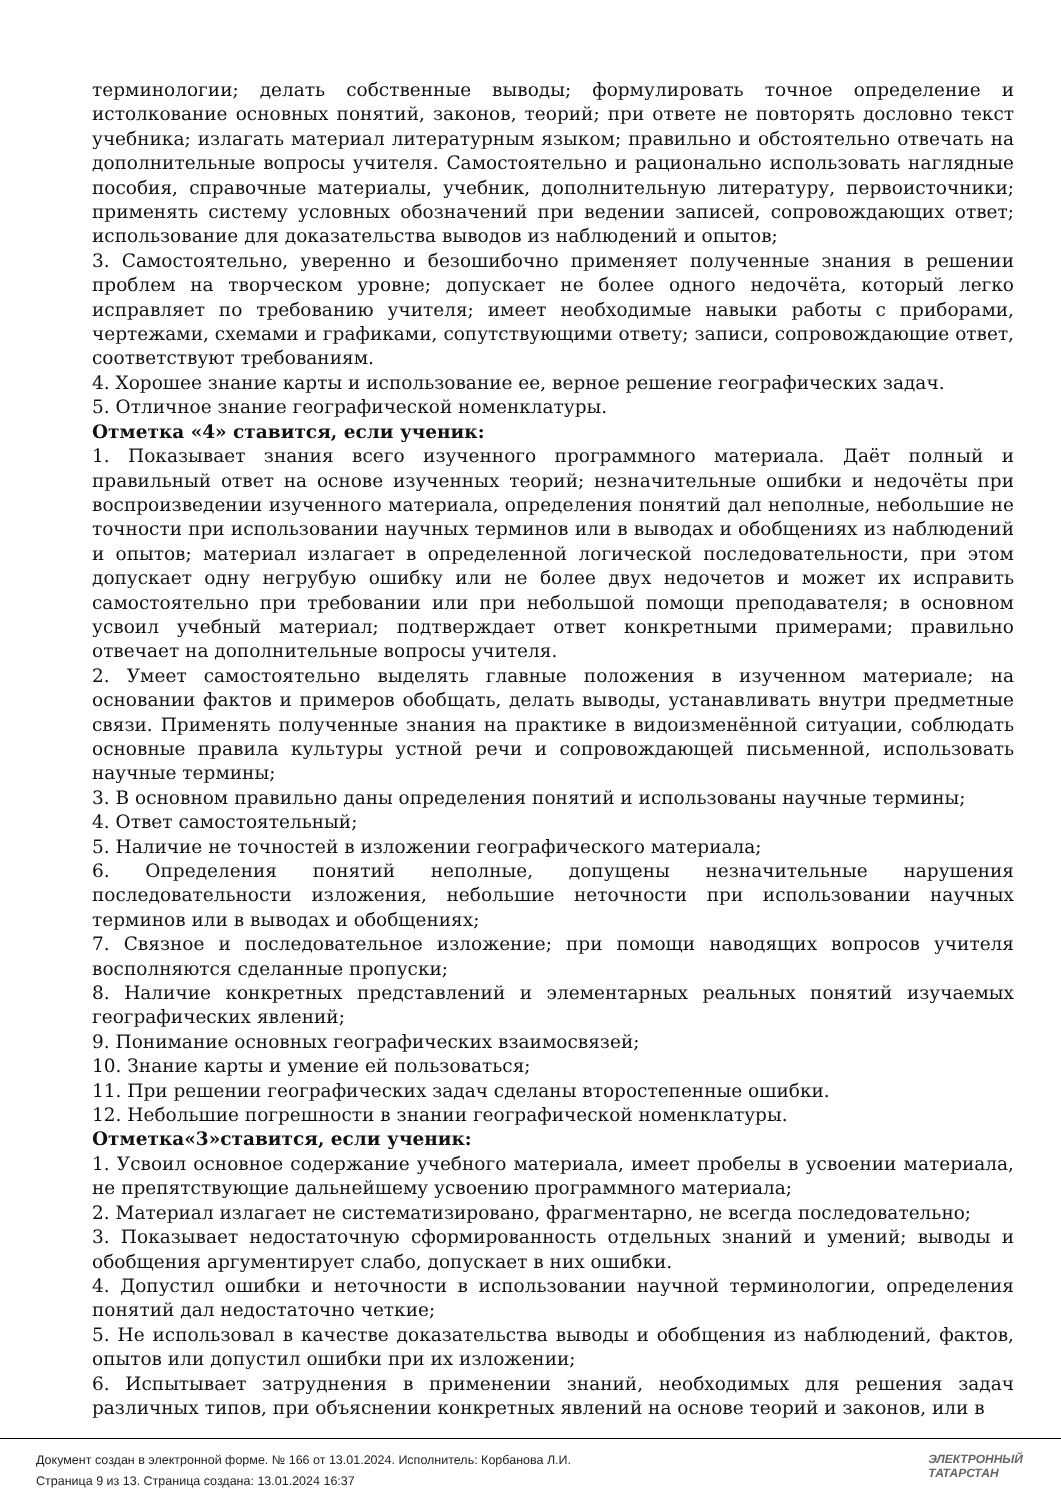терминологии; делать собственные выводы; формулировать точное определение и истолкование основных понятий, законов, теорий; при ответе не повторять дословно текст учебника; излагать материал литературным языком; правильно и обстоятельно отвечать на дополнительные вопросы учителя. Самостоятельно и рационально использовать наглядные пособия, справочные материалы, учебник, дополнительную литературу, первоисточники; применять систему условных обозначений при ведении записей, сопровождающих ответ; использование для доказательства выводов из наблюдений и опытов;
3. Самостоятельно, уверенно и безошибочно применяет полученные знания в решении проблем на творческом уровне; допускает не более одного недочёта, который легко исправляет по требованию учителя; имеет необходимые навыки работы с приборами, чертежами, схемами и графиками, сопутствующими ответу; записи, сопровождающие ответ, соответствуют требованиям.
4. Хорошее знание карты и использование ее, верное решение географических задач.
5. Отличное знание географической номенклатуры.
Отметка «4» ставится, если ученик:
1. Показывает знания всего изученного программного материала. Даёт полный и правильный ответ на основе изученных теорий; незначительные ошибки и недочёты при воспроизведении изученного материала, определения понятий дал неполные, небольшие не точности при использовании научных терминов или в выводах и обобщениях из наблюдений и опытов; материал излагает в определенной логической последовательности, при этом допускает одну негрубую ошибку или не более двух недочетов и может их исправить самостоятельно при требовании или при небольшой помощи преподавателя; в основном усвоил учебный материал; подтверждает ответ конкретными примерами; правильно отвечает на дополнительные вопросы учителя.
2. Умеет самостоятельно выделять главные положения в изученном материале; на основании фактов и примеров обобщать, делать выводы, устанавливать внутри предметные связи. Применять полученные знания на практике в видоизменённой ситуации, соблюдать основные правила культуры устной речи и сопровождающей письменной, использовать научные термины;
3. В основном правильно даны определения понятий и использованы научные термины;
4. Ответ самостоятельный;
5. Наличие не точностей в изложении географического материала;
6. Определения понятий неполные, допущены незначительные нарушения последовательности изложения, небольшие неточности при использовании научных терминов или в выводах и обобщениях;
7. Связное и последовательное изложение; при помощи наводящих вопросов учителя восполняются сделанные пропуски;
8. Наличие конкретных представлений и элементарных реальных понятий изучаемых географических явлений;
9. Понимание основных географических взаимосвязей;
10. Знание карты и умение ей пользоваться;
11. При решении географических задач сделаны второстепенные ошибки.
12. Небольшие погрешности в знании географической номенклатуры.
Отметка«3»ставится, если ученик:
1. Усвоил основное содержание учебного материала, имеет пробелы в усвоении материала, не препятствующие дальнейшему усвоению программного материала;
2. Материал излагает не систематизировано, фрагментарно, не всегда последовательно;
3. Показывает недостаточную сформированность отдельных знаний и умений; выводы и обобщения аргументирует слабо, допускает в них ошибки.
4. Допустил ошибки и неточности в использовании научной терминологии, определения понятий дал недостаточно четкие;
5. Не использовал в качестве доказательства выводы и обобщения из наблюдений, фактов, опытов или допустил ошибки при их изложении;
6. Испытывает затруднения в применении знаний, необходимых для решения задач различных типов, при объяснении конкретных явлений на основе теорий и законов, или в
Документ создан в электронной форме. № 166 от 13.01.2024. Исполнитель: Корбанова Л.И.
Страница 9 из 13. Страница создана: 13.01.2024 16:37
ЭЛЕКТРОННЫЙ
ТАТАРСТАН